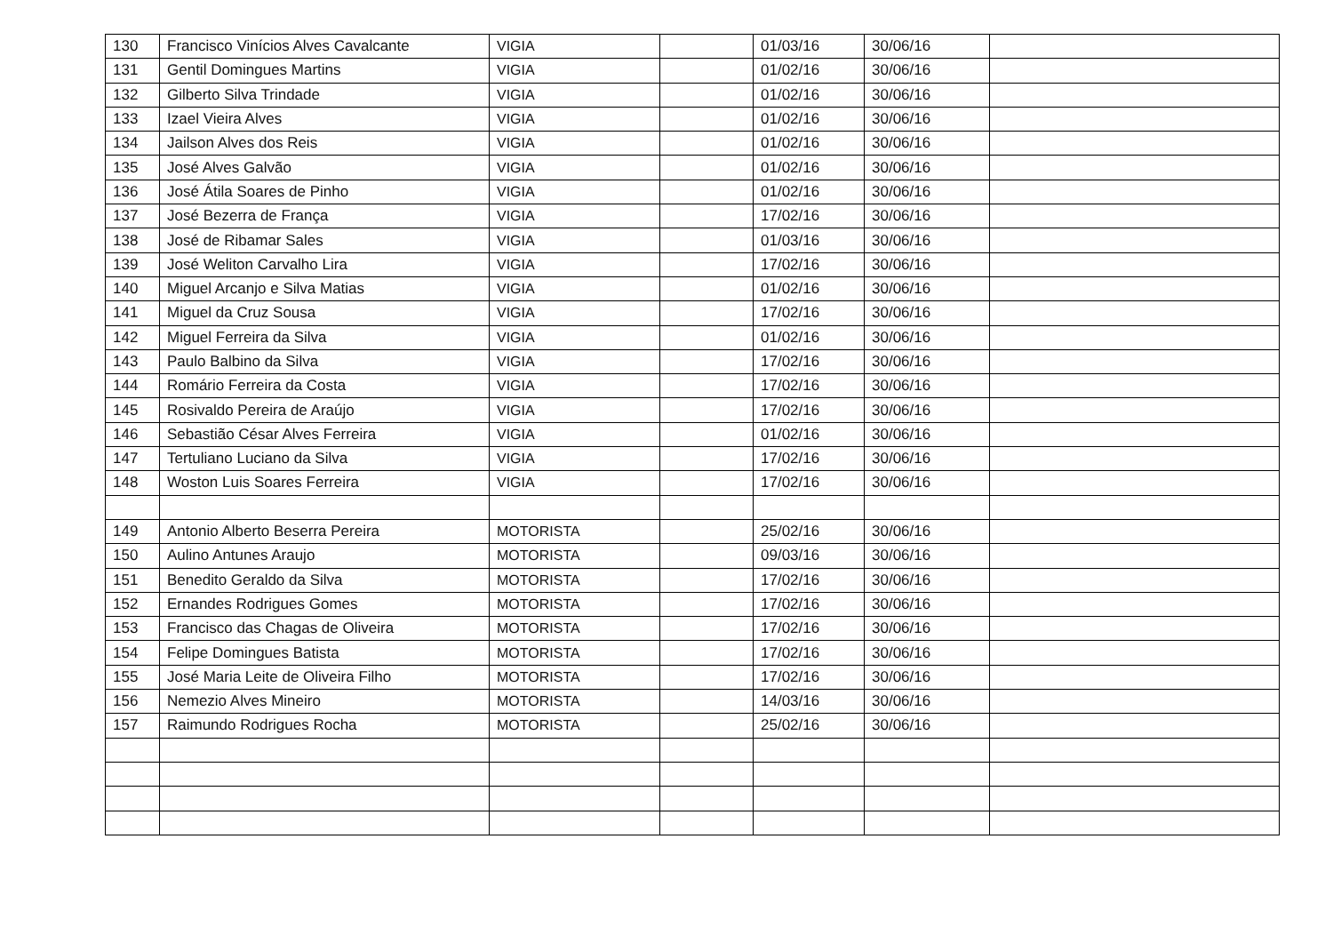| 130 | Francisco Vinícios Alves Cavalcante | VIGIA | | 01/03/16 | 30/06/16 | |
| 131 | Gentil Domingues Martins | VIGIA | | 01/02/16 | 30/06/16 | |
| 132 | Gilberto Silva Trindade | VIGIA | | 01/02/16 | 30/06/16 | |
| 133 | Izael Vieira Alves | VIGIA | | 01/02/16 | 30/06/16 | |
| 134 | Jailson Alves dos Reis | VIGIA | | 01/02/16 | 30/06/16 | |
| 135 | José Alves Galvão | VIGIA | | 01/02/16 | 30/06/16 | |
| 136 | José Átila Soares de Pinho | VIGIA | | 01/02/16 | 30/06/16 | |
| 137 | José Bezerra de França | VIGIA | | 17/02/16 | 30/06/16 | |
| 138 | José de Ribamar Sales | VIGIA | | 01/03/16 | 30/06/16 | |
| 139 | José Weliton Carvalho Lira | VIGIA | | 17/02/16 | 30/06/16 | |
| 140 | Miguel Arcanjo e Silva Matias | VIGIA | | 01/02/16 | 30/06/16 | |
| 141 | Miguel da Cruz Sousa | VIGIA | | 17/02/16 | 30/06/16 | |
| 142 | Miguel Ferreira da Silva | VIGIA | | 01/02/16 | 30/06/16 | |
| 143 | Paulo Balbino da Silva | VIGIA | | 17/02/16 | 30/06/16 | |
| 144 | Romário Ferreira da Costa | VIGIA | | 17/02/16 | 30/06/16 | |
| 145 | Rosivaldo Pereira de Araújo | VIGIA | | 17/02/16 | 30/06/16 | |
| 146 | Sebastião César Alves Ferreira | VIGIA | | 01/02/16 | 30/06/16 | |
| 147 | Tertuliano Luciano da Silva | VIGIA | | 17/02/16 | 30/06/16 | |
| 148 | Woston Luis Soares Ferreira | VIGIA | | 17/02/16 | 30/06/16 | |
| 149 | Antonio Alberto Beserra Pereira | MOTORISTA | | 25/02/16 | 30/06/16 | |
| 150 | Aulino Antunes Araujo | MOTORISTA | | 09/03/16 | 30/06/16 | |
| 151 | Benedito Geraldo da Silva | MOTORISTA | | 17/02/16 | 30/06/16 | |
| 152 | Ernandes Rodrigues Gomes | MOTORISTA | | 17/02/16 | 30/06/16 | |
| 153 | Francisco das Chagas de Oliveira | MOTORISTA | | 17/02/16 | 30/06/16 | |
| 154 | Felipe Domingues Batista | MOTORISTA | | 17/02/16 | 30/06/16 | |
| 155 | José Maria Leite de Oliveira Filho | MOTORISTA | | 17/02/16 | 30/06/16 | |
| 156 | Nemezio Alves Mineiro | MOTORISTA | | 14/03/16 | 30/06/16 | |
| 157 | Raimundo Rodrigues Rocha | MOTORISTA | | 25/02/16 | 30/06/16 | |